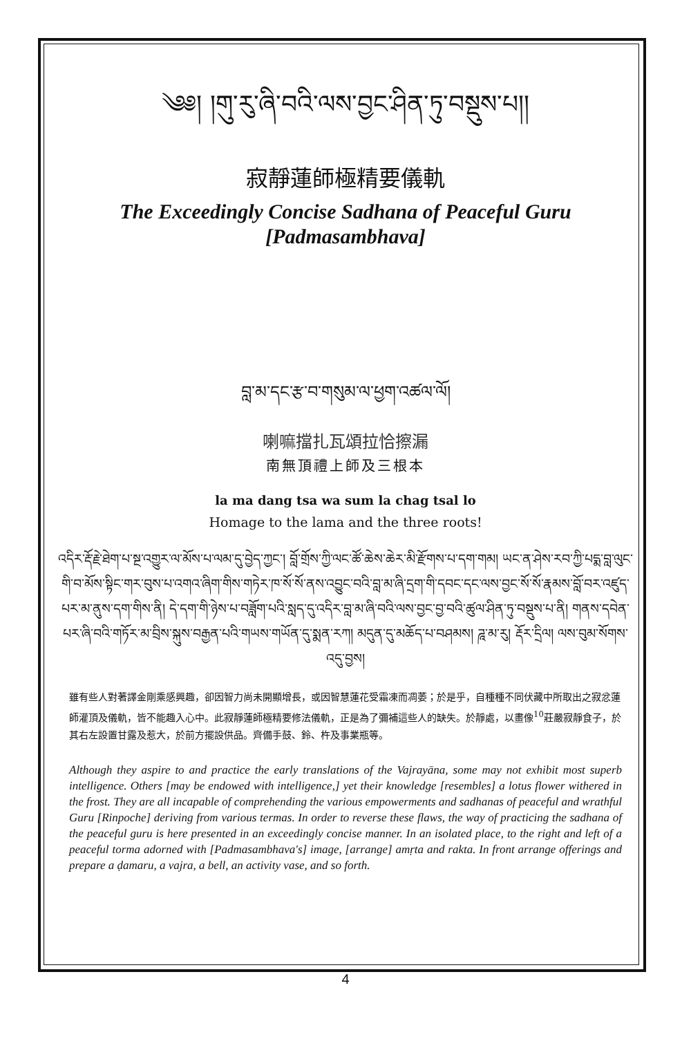༄༅། །གུ་རུ་ཞི་བའི་ལས་བྱང་ཤིན་ཏུ་བསྡུས་པ།།
寂靜蓮師極精要儀軌
The Exceedingly Concise Sadhana of Peaceful Guru [Padmasambhava]
བླ་མ་དང་རྩ་བ་གསུམ་ལ་ཕྱག་འཚལ་ལོ།
喇嘛擋扎瓦頌拉恰擦漏
南無頂禮上師及三根本
la ma dang tsa wa sum la chag tsal lo
Homage to the lama and the three roots!
འདིར་རྡོ་རྗེ་ཐེག་པ་སྔ་འགྱུར་ལ་མོས་པ་ལམ་དུ་བྱེད་ཀྱང་། བློ་གྲོས་ཀྱི་ལང་ཚོ་ཆེས་ཆེར་མི་རྫོགས་པ་དག་གམ། ཡང་ན་ཤེས་རབ་ཀྱི་པདྨ་བླ་ལུང་གི་བ་མོས་སྟིང་གར་བུས་པ་འགའ་ཞིག་གིས་གཏེར་ཁ་སོ་སོ་ནས་འབྱུང་བའི་བླ་མ་ཞི་དྲག་གི་དབང་དང་ལས་བྱང་སོ་སོ་རྣམས་བློ་བར་འཛུད་པར་མ་ནུས་དག་གིས་ནི། དེ་དག་གི་ཉེས་པ་བཟློག་པའི་སླད་དུ་འདིར་བླ་མ་ཞི་བའི་ལས་བྱང་བྱ་བའི་ཚུལ་ཤིན་ཏུ་བསྡུས་པ་ནི། གནས་དབེན་པར་ཞི་བའི་གཏོར་མ་བྲིས་སྐུས་བརྒྱན་པའི་གཡས་གཡོན་དུ་སྨན་རཀ། མདུན་དུ་མཆོད་པ་བཤམས། ཌཱ་མ་རུ། རྡོར་དྲིལ། ལས་བུམ་སོགས་འདུ་བྱས།
雖有些人對著譯金剛乘感興趣，卻因智力尚未開顯增長，或因智慧蓮花受霜凍而凋萎；於是乎，自種種不同伏藏中所取出之寂忿蓮師灌頂及儀軌，皆不能趣入心中。此寂靜蓮師極精要修法儀軌，正是為了彌補這些人的缺失。於靜處，以畫像<sup>10</sup>莊嚴寂靜食子，於其右左設置甘露及惹大，於前方擺設供品。齊備手鼓、鈴、杵及事業瓶等。
Although they aspire to and practice the early translations of the Vajrayāna, some may not exhibit most superb intelligence. Others [may be endowed with intelligence,] yet their knowledge [resembles] a lotus flower withered in the frost. They are all incapable of comprehending the various empowerments and sadhanas of peaceful and wrathful Guru [Rinpoche] deriving from various termas. In order to reverse these flaws, the way of practicing the sadhana of the peaceful guru is here presented in an exceedingly concise manner. In an isolated place, to the right and left of a peaceful torma adorned with [Padmasambhava's] image, [arrange] amṛta and rakta. In front arrange offerings and prepare a ḍamaru, a vajra, a bell, an activity vase, and so forth.
4